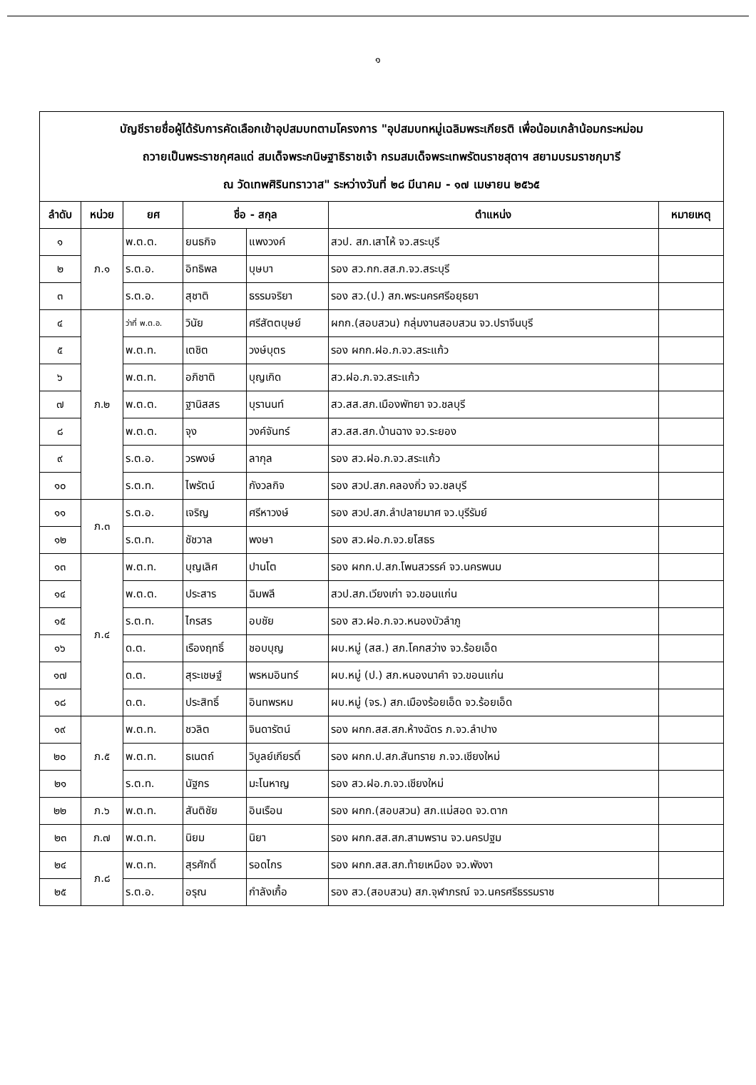๑
| บัญชีรายชื่อผู้ได้รับการคัดเลือกเข้าอุปสมบทตามโครงการ "อุปสมบทหมู่เฉลิมพระเกียรติ เพื่อน้อมเกล้าน้อมกระหม่อม ถวายเป็นพระราชกุศลแด่ สมเด็จพระกนิษฐาธิราชเจ้า กรมสมเด็จพระเทพรัตนราชสุดาฯ สยามบรมราชกุมารี ณ วัดเทพศิรินทราวาส" ระหว่างวันที่ ๒๘ มีนาคม - ๑๗ เมษายน ๒๕๖๕ | | | | | | |
| ลำดับ | หน่วย | ยศ | ชื่อ - สกุล | | ตำแหน่ง | หมายเหตุ |
| ๑ | ภ.๑ | พ.ต.ต. | ยนธกิจ | แพงวงค์ | สวป. สภ.เสาไห้ จว.สระบุรี | |
| ๒ | | ร.ต.อ. | อิทธิพล | บุษบา | รอง สว.กก.สส.ภ.จว.สระบุรี | |
| ๓ | | ร.ต.อ. | สุชาติ | ธรรมจริยา | รอง สว.(ป.) สภ.พระนครศรีอยุธยา | |
| ๔ | ภ.๒ | ว่าที่ พ.ต.อ. | วินัย | ศรีสัตตบุษย์ | ผกก.(สอบสวน) กลุ่มงานสอบสวน จว.ปราจีนบุรี | |
| ๕ | | พ.ต.ท. | เตชิต | วงษ์บุตร | รอง ผกก.ฝอ.ภ.จว.สระแก้ว | |
| ๖ | | พ.ต.ท. | อภิชาติ | บุญเกิด | สว.ฝอ.ภ.จว.สระแก้ว | |
| ๗ | | พ.ต.ต. | ฐานิสสร | บุรานนท์ | สว.สส.สภ.เมืองพัทยา จว.ชลบุรี | |
| ๘ | | พ.ต.ต. | จุง | วงค์จันทร์ | สว.สส.สภ.บ้านฉาง จว.ระยอง | |
| ๙ | | ร.ต.อ. | วรพงษ์ | ลากุล | รอง สว.ฝอ.ภ.จว.สระแก้ว | |
| ๑๐ | | ร.ต.ท. | ไพรัตน์ | กังวลกิจ | รอง สวป.สภ.คลองกิ่ว จว.ชลบุรี | |
| ๑๑ | ภ.๓ | ร.ต.อ. | เจริญ | ศรีหาวงษ์ | รอง สวป.สภ.ลำปลายมาศ จว.บุรีรัมย์ | |
| ๑๒ | | ร.ต.ท. | ชัชวาล | พงษา | รอง สว.ฝอ.ภ.จว.ยโสธร | |
| ๑๓ | ภ.๔ | พ.ต.ท. | บุญเลิศ | ปานโต | รอง ผกก.ป.สภ.โพนสวรรค์ จว.นครพนม | |
| ๑๔ | | พ.ต.ต. | ประสาร | ฉิมพลี | สวป.สภ.เวียงเก่า จว.ขอนแก่น | |
| ๑๕ | | ร.ต.ท. | ไกรสร | อบชัย | รอง สว.ฝอ.ภ.จว.หนองบัวลำภู | |
| ๑๖ | | ด.ต. | เรืองฤทธิ์ | ชอบบุญ | ผบ.หมู่ (สส.) สภ.โคกสว่าง จว.ร้อยเอ็ด | |
| ๑๗ | | ด.ต. | สุระเชษฐ์ | พรหมอินทร์ | ผบ.หมู่ (ป.) สภ.หนองนาคำ จว.ขอนแก่น | |
| ๑๘ | | ด.ต. | ประสิทธิ์ | อินทพรหม | ผบ.หมู่ (จร.) สภ.เมืองร้อยเอ็ด จว.ร้อยเอ็ด | |
| ๑๙ | ภ.๕ | พ.ต.ท. | ชวลิต | จินดารัตน์ | รอง ผกก.สส.สภ.ห้างฉัตร ภ.จว.ลำปาง | |
| ๒๐ | | พ.ต.ท. | ธเนตถ์ | วิบูลย์เกียรติ์ | รอง ผกก.ป.สภ.สันทราย ภ.จว.เชียงใหม่ | |
| ๒๑ | | ร.ต.ท. | นัฐกร | มะโนหาญ | รอง สว.ฝอ.ภ.จว.เชียงใหม่ | |
| ๒๒ | ภ.๖ | พ.ต.ท. | สันติชัย | อินเรือน | รอง ผกก.(สอบสวน) สภ.แม่สอด จว.ตาก | |
| ๒๓ | ภ.๗ | พ.ต.ท. | นิยม | นิยา | รอง ผกก.สส.สภ.สามพราน จว.นครปฐม | |
| ๒๔ | ภ.๘ | พ.ต.ท. | สุรศักดิ์ | รอดไกร | รอง ผกก.สส.สภ.ท้ายเหมือง จว.พังงา | |
| ๒๕ | | ร.ต.อ. | อรุณ | กำลังเกื้อ | รอง สว.(สอบสวน) สภ.จุฬาภรณ์ จว.นครศรีธรรมราช | |